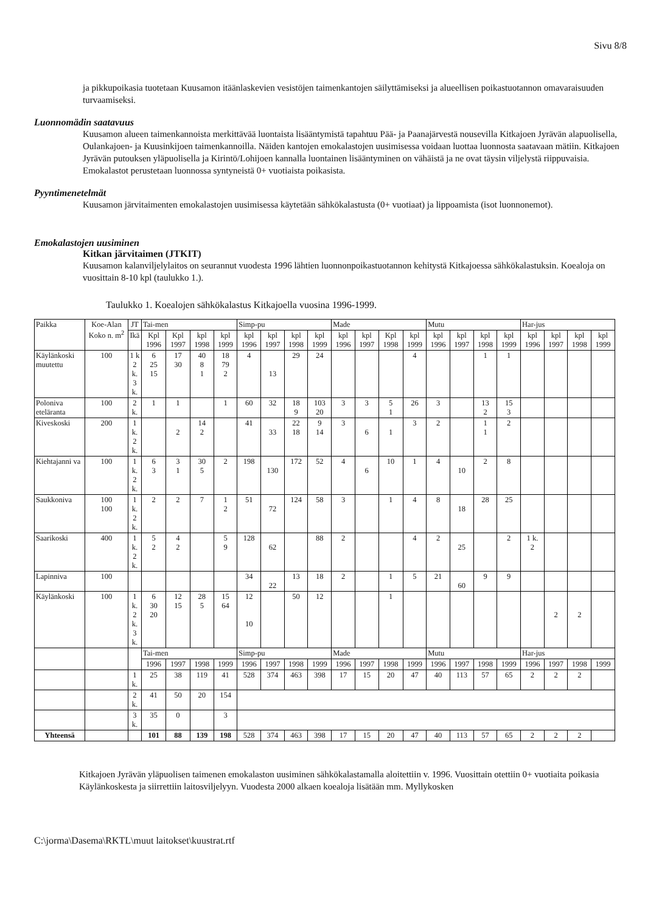Sivu 8/8
ja pikkupoikasia tuotetaan Kuusamon itäänlaskevien vesistöjen taimenkantojen säilyttämiseksi ja alueellisen poikastuotannon omavaraisuuden turvaamiseksi.
Luonnomädin saatavuus
Kuusamon alueen taimenkannoista merkittävää luontaista lisääntymistä tapahtuu Pää- ja Paanajärvestä nousevilla Kitkajoen Jyrävän alapuolisella, Oulankajoen- ja Kuusinkijoen taimenkannoilla. Näiden kantojen emokalastojen uusimisessa voidaan luottaa luonnosta saatavaan mätiin. Kitkajoen Jyrävän putouksen yläpuolisella ja Kirintö/Lohijoen kannalla luontainen lisääntyminen on vähäistä ja ne ovat täysin viljelystä riippuvaisia. Emokalastot perustetaan luonnossa syntyneistä 0+ vuotiaista poikasista.
Pyyntimenetelmät
Kuusamon järvitaimenten emokalastojen uusimisessa käytetään sähkökalastusta (0+ vuotiaat) ja lippoamista (isot luonnonemot).
Emokalastojen uusiminen
Kitkan järvitaimen (JTKIT)
Kuusamon kalanviljelylaitos on seurannut vuodesta 1996 lähtien luonnonpoikastuotannon kehitystä Kitkajoessa sähkökalastuksin. Koealoja on vuosittain 8-10 kpl (taulukko 1.).
Taulukko 1. Koealojen sähkökalastus Kitkajoella vuosina 1996-1999.
| Paikka | Koe-Alan Koko n. m<sup>2</sup> | JT | Tai-men | | | | Simp-pu | | | | Made | | | | Mutu | | | | Har-jus | | | |
| --- | --- | --- | --- | --- | --- | --- | --- | --- | --- | --- | --- | --- | --- | --- | --- | --- | --- | --- | --- | --- | --- | --- |
| | | Ikä | Kpl 1996 | Kpl 1997 | kpl 1998 | kpl 1999 | kpl 1996 | kpl 1997 | kpl 1998 | kpl 1999 | kpl 1996 | kpl 1997 | Kpl 1998 | kpl 1999 | kpl 1996 | kpl 1997 | kpl 1998 | kpl 1999 | kpl 1996 | kpl 1997 | kpl 1998 | kpl 1999 |
| Käylänkoski muutettu | 100 | 1 k 2 k. 3 k. | 6 25 15 | 17 30 | 40 8 1 | 18 79 2 | 4 | 13 | 29 | 24 | | | | 4 | | | 1 | 1 | | | | |
| Poloniva eteläranta | 100 | 2 k. | 1 | 1 | | 1 | 60 | 32 | 18 9 | 103 20 | 3 | 3 | 5 1 | 26 | 3 | | 13 2 | 15 3 | | | | |
| Kiveskoski | 200 | 1 k. 2 k. | | 2 | 14 2 | | 41 | 33 | 22 18 | 9 14 | 3 | 6 | 1 | 3 | 2 | | 1 1 | 2 | | | | |
| Kiehtajanni va | 100 | 1 k. 2 k. | 6 3 | 3 1 | 30 5 | 2 | 198 | 130 | 172 | 52 | 4 | 6 | 10 | 1 | 4 | 10 | 2 | 8 | | | | |
| Saukkoniva | 100 100 | 1 k. 2 k. | 2 | 2 | 7 | 1 2 | 51 | 72 | 124 | 58 | 3 | | 1 | 4 | 8 | 18 | 28 | 25 | | | | |
| Saarikoski | 400 | 1 k. 2 k. | 5 2 | 4 2 | | 5 9 | 128 | 62 | | 88 | 2 | | | 4 | 2 | 25 | | 2 | 1 k. 2 | | | |
| Lapinniva | 100 | | | | | | 34 | 22 | 13 | 18 | 2 | | 1 | 5 | 21 | 60 | 9 | 9 | | | | |
| Käylänkoski | 100 | 1 k. 2 k. 3 k. | 6 30 20 | 12 15 | 28 5 | 15 64 | 12 10 | | 50 | 12 | | | 1 | | | | | | | 2 | 2 | |
| | | | Tai-men | | | | Simp-pu | | | | Made | | | | Mutu | | | | Har-jus | | | |
| | | | 1996 | 1997 | 1998 | 1999 | 1996 | 1997 | 1998 | 1999 | 1996 | 1997 | 1998 | 1999 | 1996 | 1997 | 1998 | 1999 | 1996 | 1997 | 1998 | 1999 |
| | | 1 k. | 25 | 38 | 119 | 41 | 528 | 374 | 463 | 398 | 17 | 15 | 20 | 47 | 40 | 113 | 57 | 65 | 2 | 2 | 2 | |
| | | 2 k. | 41 | 50 | 20 | 154 | | | | | | | | | | | | | | | | |
| | | 3 k. | 35 | 0 | | 3 | | | | | | | | | | | | | | | | |
| Yhteensä | | | 101 | 88 | 139 | 198 | 528 | 374 | 463 | 398 | 17 | 15 | 20 | 47 | 40 | 113 | 57 | 65 | 2 | 2 | 2 | |
Kitkajoen Jyrävän yläpuolisen taimenen emokalaston uusiminen sähkökalastamalla aloitettiin v. 1996. Vuosittain otettiin 0+ vuotiaita poikasia Käylänkoskesta ja siirrettiin laitosviljelyyn. Vuodesta 2000 alkaen koealoja lisätään mm. Myllykosken
C:\jorma\Dasema\RKTL\muut laitokset\kuustrat.rtf